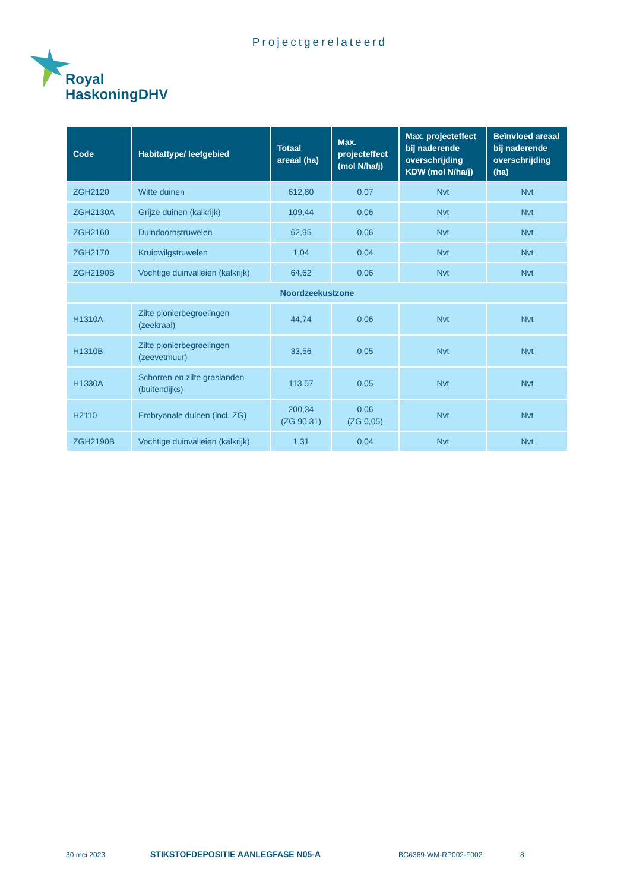Projectgerelateerd
Royal
HaskoningDHV
| Code | Habitattype/ leefgebied | Totaal areaal (ha) | Max. projecteffect (mol N/ha/j) | Max. projecteffect bij naderende overschrijding KDW (mol N/ha/j) | Beïnvloed areaal bij naderende overschrijding (ha) |
| --- | --- | --- | --- | --- | --- |
| ZGH2120 | Witte duinen | 612,80 | 0,07 | Nvt | Nvt |
| ZGH2130A | Grijze duinen (kalkrijk) | 109,44 | 0,06 | Nvt | Nvt |
| ZGH2160 | Duindoornstruwelen | 62,95 | 0,06 | Nvt | Nvt |
| ZGH2170 | Kruipwilgstruwelen | 1,04 | 0,04 | Nvt | Nvt |
| ZGH2190B | Vochtige duinvalleien (kalkrijk) | 64,62 | 0,06 | Nvt | Nvt |
| Noordzeekustzone | | | | | |
| H1310A | Zilte pionierbegroeiingen (zeekraal) | 44,74 | 0,06 | Nvt | Nvt |
| H1310B | Zilte pionierbegroeiingen (zeevetmuur) | 33,56 | 0,05 | Nvt | Nvt |
| H1330A | Schorren en zilte graslanden (buitendijks) | 113,57 | 0,05 | Nvt | Nvt |
| H2110 | Embryonale duinen (incl. ZG) | 200,34 (ZG 90,31) | 0,06 (ZG 0,05) | Nvt | Nvt |
| ZGH2190B | Vochtige duinvalleien (kalkrijk) | 1,31 | 0,04 | Nvt | Nvt |
30 mei 2023
STIKSTOFDEPOSITIE AANLEGFASE N05-A
BG6369-WM-RP002-F002 8